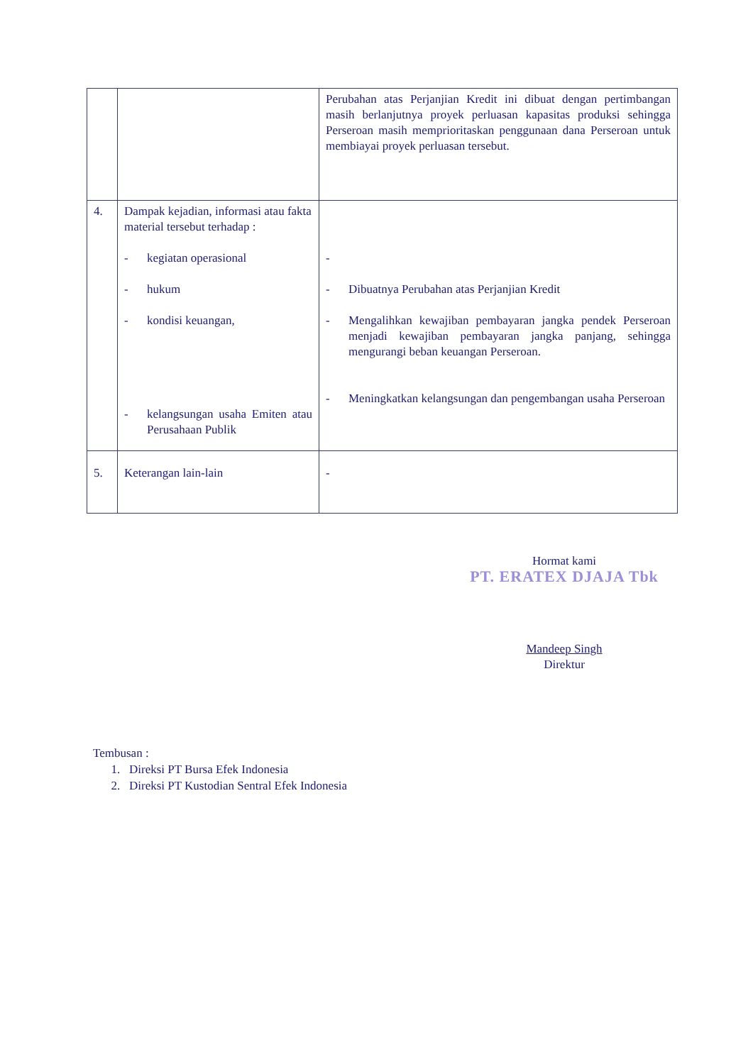| | | Perubahan atas Perjanjian Kredit ini dibuat dengan pertimbangan masih berlanjutnya proyek perluasan kapasitas produksi sehingga Perseroan masih memprioritaskan penggunaan dana Perseroan untuk membiayai proyek perluasan tersebut. |
| 4. | Dampak kejadian, informasi atau fakta material tersebut terhadap : - kegiatan operasional - hukum - kondisi keuangan, - kelangsungan usaha Emiten atau Perusahaan Publik | - - Dibuatnya Perubahan atas Perjanjian Kredit - Mengalihkan kewajiban pembayaran jangka pendek Perseroan menjadi kewajiban pembayaran jangka panjang, sehingga mengurangi beban keuangan Perseroan. - Meningkatkan kelangsungan dan pengembangan usaha Perseroan |
| 5. | Keterangan lain-lain | - |
Hormat kami
PT. ERATEX DJAJA Tbk
Mandeep Singh
Direktur
Tembusan :
1. Direksi PT Bursa Efek Indonesia
2. Direksi PT Kustodian Sentral Efek Indonesia